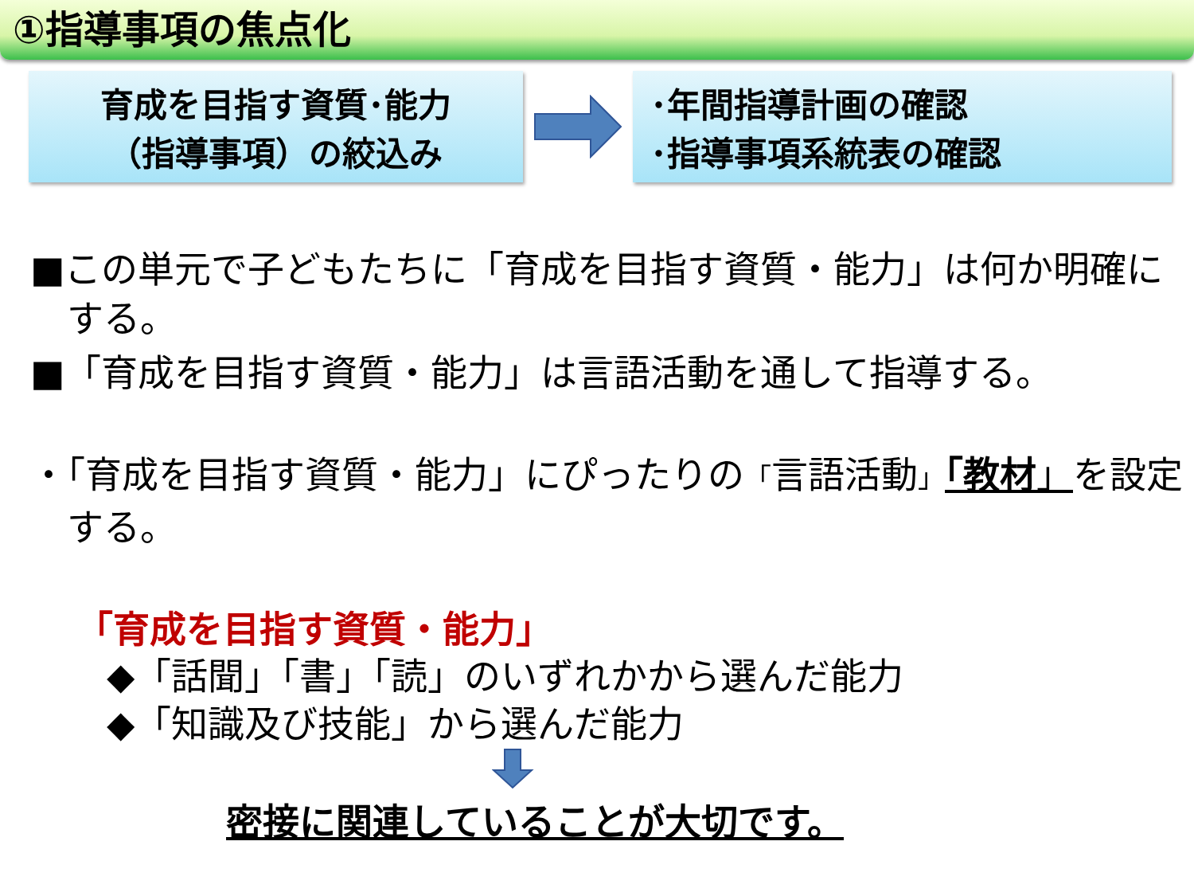①指導事項の焦点化
育成を目指す資質･能力
（指導事項）の絞込み
･年間指導計画の確認
･指導事項系統表の確認
■この単元で子どもたちに「育成を目指す資質・能力」は何か明確にする。
■「育成を目指す資質・能力」は言語活動を通して指導する。
・「育成を目指す資質・能力」にぴったりの「言語活動」「教材」を設定する。
「育成を目指す資質・能力」
◆「話聞」「書」「読」のいずれかから選んだ能力
◆「知識及び技能」から選んだ能力
密接に関連していることが大切です。